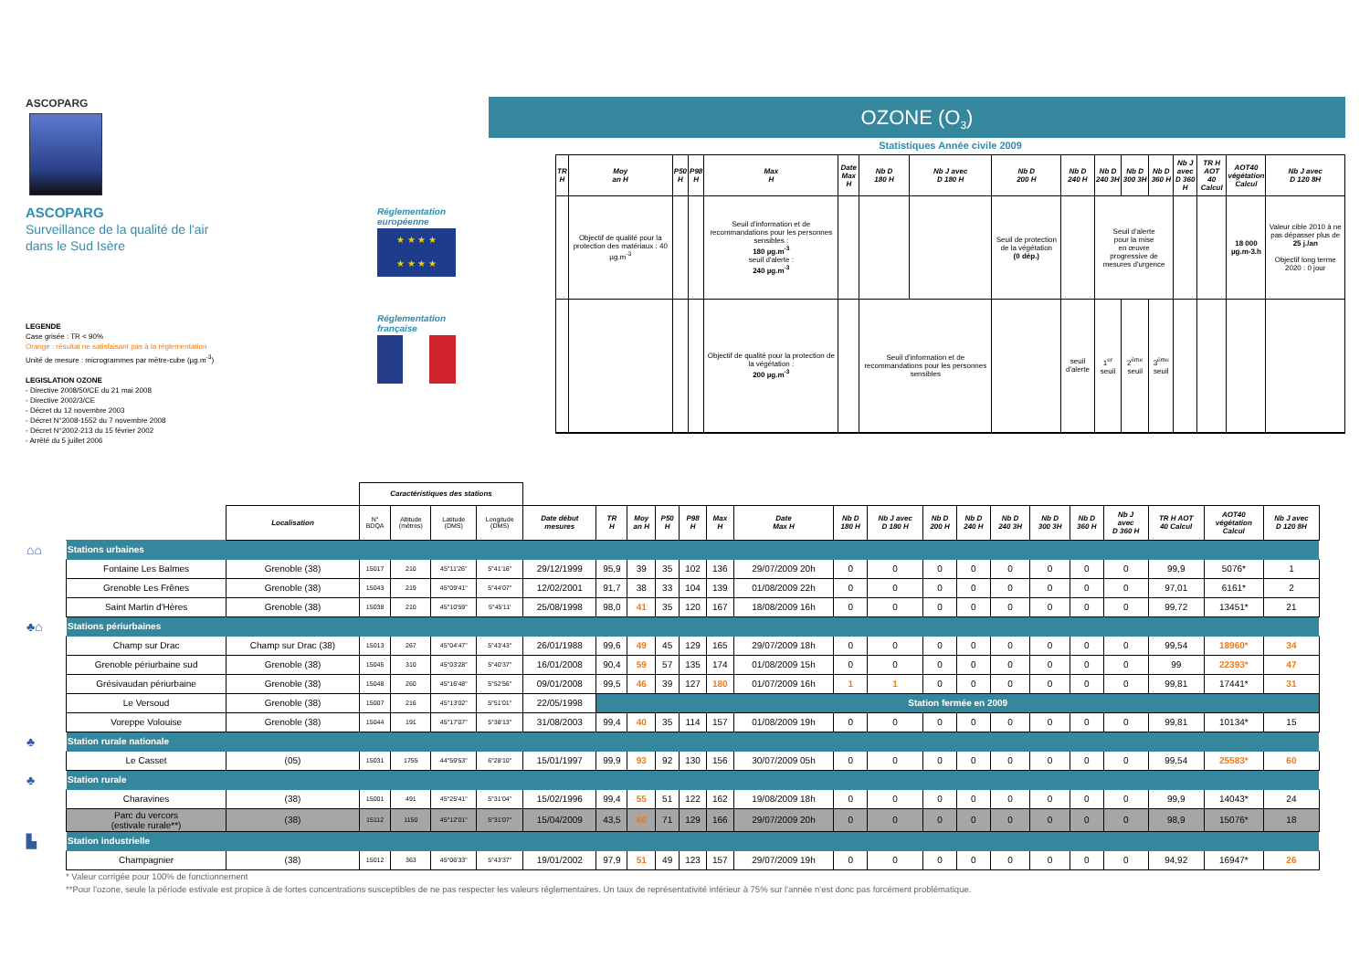ASCOPARG
ASCOPARG
Surveillance de la qualité de l'air
dans le Sud Isère
LEGENDE
Case grisée : TR < 90%
Orange : résultat ne satisfaisant pas à la réglementation
Unité de mesure : microgrammes par mètre-cube (µg.m<sup>-3</sup>)
LEGISLATION OZONE
- Directive 2008/50/CE du 21 mai 2008
- Directive 2002/3/CE
- Décret du 12 novembre 2003
- Décret N°2008-1552 du 7 novembre 2008
- Décret N°2002-213 du 15 février 2002
- Arrêté du 5 juillet 2006
Réglementation
européenne
★ ★ ★ ★
★ ★ ★ ★
Réglementation
française
OZONE (O<sub>3</sub>)
Statistiques Année civile 2009
| TR H | Moy an H | P50 H | P98 H | Max H | Date Max H | Nb D 180 H | Nb J avec D 180 H | Nb D 200 H | Nb D 240 H | Nb D 240 3H | Nb D 300 3H | Nb D 360 H | Nb J avec D 360 H | TR H AOT 40 Calcul | AOT40 végétation Calcul | Nb J avec D 120 8H |
| --- | --- | --- | --- | --- | --- | --- | --- | --- | --- | --- | --- | --- | --- | --- | --- | --- |
| | Objectif de qualité pour la protection des matériaux : 40 µg.m<sup>-3</sup> | | | Seuil d'information et de recommandations pour les personnes sensibles : 180 µg.m<sup>-3</sup> seuil d'alerte : 240 µg.m<sup>-3</sup> | | | | Seuil de protection de la végétation (0 dép.) | | Seuil d'alerte pour la mise en œuvre progressive de mesures d'urgence | | | | | 18 000 µg.m-3.h | Valeur cible 2010 à ne pas dépasser plus de 25 j./an Objectif long terme 2020 : 0 jour |
| | | | | Objectif de qualité pour la protection de la végétation : 200 µg.m<sup>-3</sup> | | Seuil d'information et de recommandations pour les personnes sensibles | | | seuil d'alerte | 1<sup>er</sup> seuil | 2<sup>ème</sup> seuil | 3<sup>ème</sup> seuil | | | | |
| | | | Caractéristiques des stations | | | | | | | | | | | | | | | | | | | | | |
| | | Localisation | N° BDQA | Altitude (mètres) | Latitude (DMS) | Longitude (DMS) | Date début mesures | TR H | Moy an H | P50 H | P98 H | Max H | Date Max H | Nb D 180 H | Nb J avec D 180 H | Nb D 200 H | Nb D 240 H | Nb D 240 3H | Nb D 300 3H | Nb D 360 H | Nb J avec D 360 H | TR H AOT 40 Calcul | AOT40 végétation Calcul | Nb J avec D 120 8H |
| ⌂⌂ | Stations urbaines | | | | | | | | | | | | | | | | | | | | | | | |
| | Fontaine Les Balmes | Grenoble (38) | 15017 | 210 | 45°11'26" | 5°41'16" | 29/12/1999 | 95,9 | 39 | 35 | 102 | 136 | 29/07/2009 20h | 0 | 0 | 0 | 0 | 0 | 0 | 0 | 0 | 99,9 | 5076* | 1 |
| | Grenoble Les Frênes | Grenoble (38) | 15043 | 219 | 45°09'41" | 5°44'07" | 12/02/2001 | 91,7 | 38 | 33 | 104 | 139 | 01/08/2009 22h | 0 | 0 | 0 | 0 | 0 | 0 | 0 | 0 | 97,01 | 6161* | 2 |
| | Saint Martin d'Hères | Grenoble (38) | 15038 | 210 | 45°10'59" | 5°45'11' | 25/08/1998 | 98,0 | 41 | 35 | 120 | 167 | 18/08/2009 16h | 0 | 0 | 0 | 0 | 0 | 0 | 0 | 0 | 99,72 | 13451* | 21 |
| ♣⌂ | Stations périurbaines | | | | | | | | | | | | | | | | | | | | | | | |
| | Champ sur Drac | Champ sur Drac (38) | 15013 | 267 | 45°04'47" | 5°43'43" | 26/01/1988 | 99,6 | 49 | 45 | 129 | 165 | 29/07/2009 18h | 0 | 0 | 0 | 0 | 0 | 0 | 0 | 0 | 99,54 | 18960* | 34 |
| | Grenoble périurbaine sud | Grenoble (38) | 15045 | 310 | 45°03'28" | 5°40'37" | 16/01/2008 | 90,4 | 59 | 57 | 135 | 174 | 01/08/2009 15h | 0 | 0 | 0 | 0 | 0 | 0 | 0 | 0 | 99 | 22393* | 47 |
| | Grésivaudan périurbaine | Grenoble (38) | 15048 | 260 | 45°16'48" | 5°52'56" | 09/01/2008 | 99,5 | 46 | 39 | 127 | 180 | 01/07/2009 16h | 1 | 1 | 0 | 0 | 0 | 0 | 0 | 0 | 99,81 | 17441* | 31 |
| | Le Versoud | Grenoble (38) | 15007 | 216 | 45°13'02" | 5°51'01" | 22/05/1998 | Station fermée en 2009 | | | | | | | | | | | | | | | | |
| | Voreppe Volouise | Grenoble (38) | 15044 | 191 | 45°17'07" | 5°38'13" | 31/08/2003 | 99,4 | 40 | 35 | 114 | 157 | 01/08/2009 19h | 0 | 0 | 0 | 0 | 0 | 0 | 0 | 0 | 99,81 | 10134* | 15 |
| ♣ | Station rurale nationale | | | | | | | | | | | | | | | | | | | | | | | |
| | Le Casset | (05) | 15031 | 1755 | 44°59'53" | 6°28'10" | 15/01/1997 | 99,9 | 93 | 92 | 130 | 156 | 30/07/2009 05h | 0 | 0 | 0 | 0 | 0 | 0 | 0 | 0 | 99,54 | 25583* | 60 |
| ♣ | Station rurale | | | | | | | | | | | | | | | | | | | | | | | |
| | Charavines | (38) | 15001 | 491 | 45°25'41" | 5°31'04" | 15/02/1996 | 99,4 | 55 | 51 | 122 | 162 | 19/08/2009 18h | 0 | 0 | 0 | 0 | 0 | 0 | 0 | 0 | 99,9 | 14043* | 24 |
| | Parc du vercors (estivale rurale**) | (38) | 15112 | 1150 | 45°12'01" | 5°31'07" | 15/04/2009 | 43,5 | 66 | 71 | 129 | 166 | 29/07/2009 20h | 0 | 0 | 0 | 0 | 0 | 0 | 0 | 0 | 98,9 | 15076* | 18 |
| ▙ | Station industrielle | | | | | | | | | | | | | | | | | | | | | | | |
| | Champagnier | (38) | 15012 | 363 | 45°06'33" | 5°43'37" | 19/01/2002 | 97,9 | 51 | 49 | 123 | 157 | 29/07/2009 19h | 0 | 0 | 0 | 0 | 0 | 0 | 0 | 0 | 94,92 | 16947* | 26 |
* Valeur corrigée pour 100% de fonctionnement
**Pour l'ozone, seule la période estivale est propice à de fortes concentrations susceptibles de ne pas respecter les valeurs réglementaires. Un taux de représentativité inférieur à 75% sur l'année n'est donc pas forcément problématique.